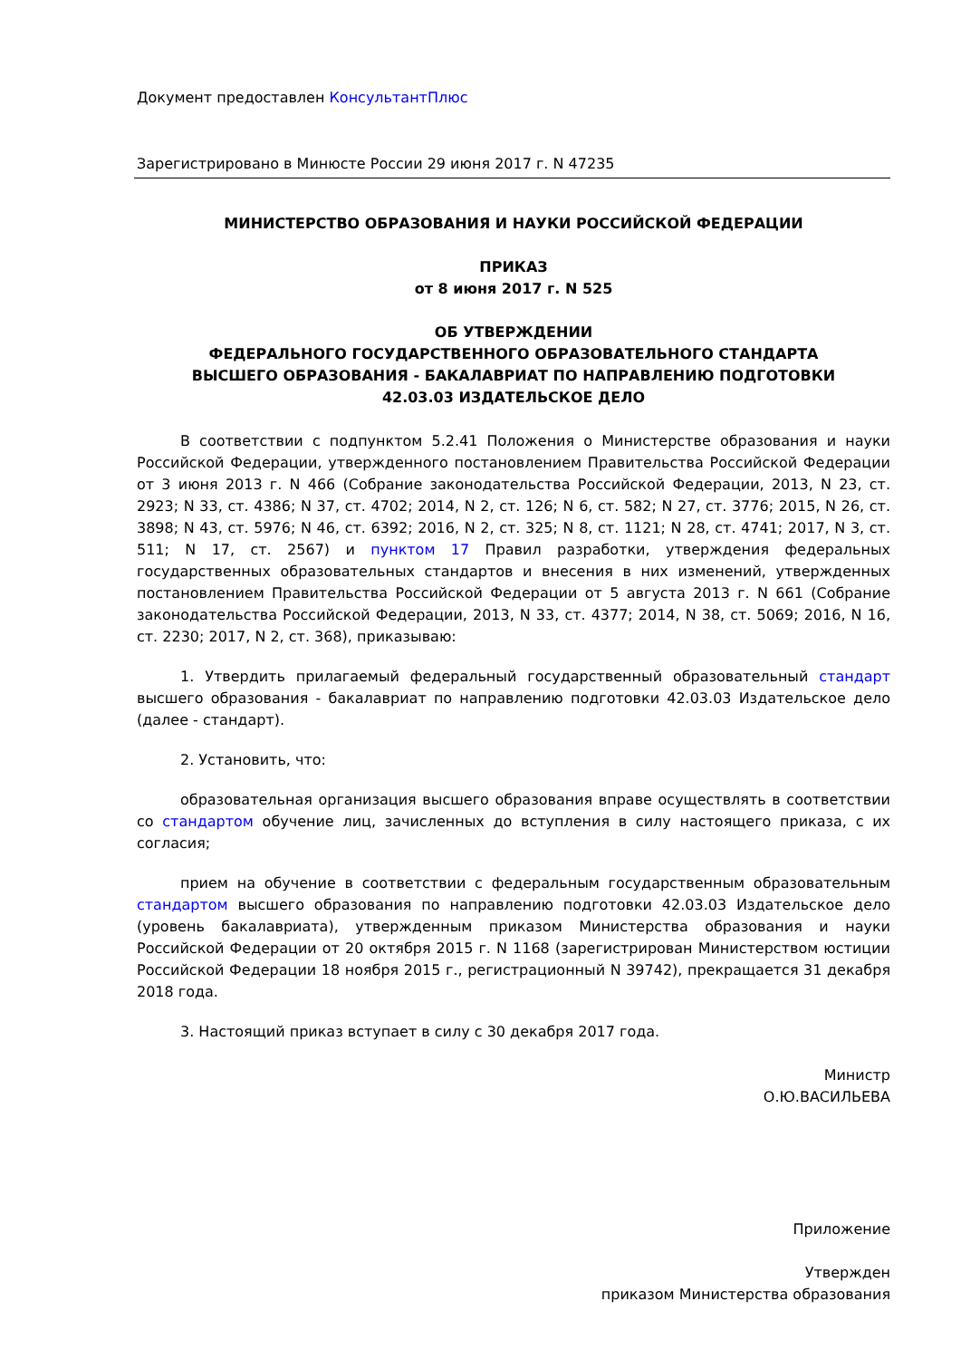Документ предоставлен КонсультантПлюс
Зарегистрировано в Минюсте России 29 июня 2017 г. N 47235
МИНИСТЕРСТВО ОБРАЗОВАНИЯ И НАУКИ РОССИЙСКОЙ ФЕДЕРАЦИИ
ПРИКАЗ
от 8 июня 2017 г. N 525
ОБ УТВЕРЖДЕНИИ
ФЕДЕРАЛЬНОГО ГОСУДАРСТВЕННОГО ОБРАЗОВАТЕЛЬНОГО СТАНДАРТА
ВЫСШЕГО ОБРАЗОВАНИЯ - БАКАЛАВРИАТ ПО НАПРАВЛЕНИЮ ПОДГОТОВКИ
42.03.03 ИЗДАТЕЛЬСКОЕ ДЕЛО
В соответствии с подпунктом 5.2.41 Положения о Министерстве образования и науки Российской Федерации, утвержденного постановлением Правительства Российской Федерации от 3 июня 2013 г. N 466 (Собрание законодательства Российской Федерации, 2013, N 23, ст. 2923; N 33, ст. 4386; N 37, ст. 4702; 2014, N 2, ст. 126; N 6, ст. 582; N 27, ст. 3776; 2015, N 26, ст. 3898; N 43, ст. 5976; N 46, ст. 6392; 2016, N 2, ст. 325; N 8, ст. 1121; N 28, ст. 4741; 2017, N 3, ст. 511; N 17, ст. 2567) и пунктом 17 Правил разработки, утверждения федеральных государственных образовательных стандартов и внесения в них изменений, утвержденных постановлением Правительства Российской Федерации от 5 августа 2013 г. N 661 (Собрание законодательства Российской Федерации, 2013, N 33, ст. 4377; 2014, N 38, ст. 5069; 2016, N 16, ст. 2230; 2017, N 2, ст. 368), приказываю:
1. Утвердить прилагаемый федеральный государственный образовательный стандарт высшего образования - бакалавриат по направлению подготовки 42.03.03 Издательское дело (далее - стандарт).
2. Установить, что:
образовательная организация высшего образования вправе осуществлять в соответствии со стандартом обучение лиц, зачисленных до вступления в силу настоящего приказа, с их согласия;
прием на обучение в соответствии с федеральным государственным образовательным стандартом высшего образования по направлению подготовки 42.03.03 Издательское дело (уровень бакалавриата), утвержденным приказом Министерства образования и науки Российской Федерации от 20 октября 2015 г. N 1168 (зарегистрирован Министерством юстиции Российской Федерации 18 ноября 2015 г., регистрационный N 39742), прекращается 31 декабря 2018 года.
3. Настоящий приказ вступает в силу с 30 декабря 2017 года.
Министр
О.Ю.ВАСИЛЬЕВА
Приложение
Утвержден
приказом Министерства образования